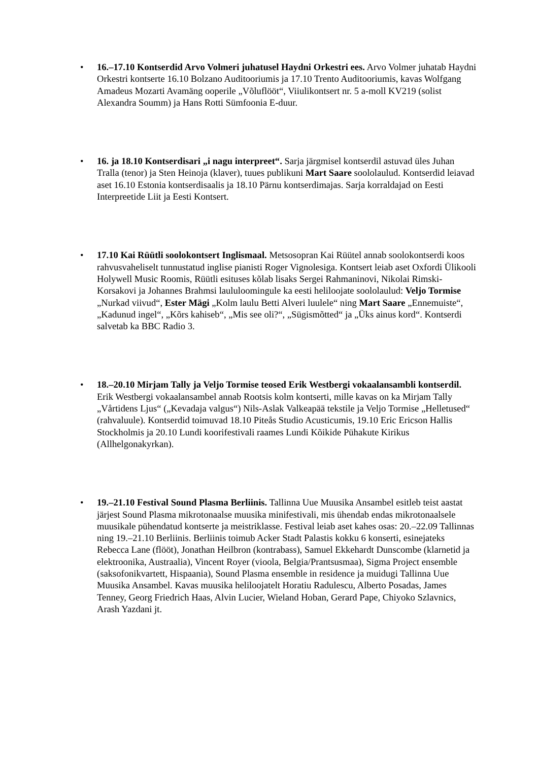• 16.–17.10 Kontserdid Arvo Volmeri juhatusel Haydni Orkestri ees. Arvo Volmer juhatab Haydni Orkestri kontserte 16.10 Bolzano Auditooriumis ja 17.10 Trento Auditooriumis, kavas Wolfgang Amadeus Mozarti Avamäng ooperile „Võluflööt“, Viiulikontsert nr. 5 a-moll KV219 (solist Alexandra Soumm) ja Hans Rotti Sümfoonia E-duur.
• 16. ja 18.10 Kontserdisari „i nagu interpreet“. Sarja järgmisel kontserdil astuvad üles Juhan Tralla (tenor) ja Sten Heinoja (klaver), tuues publikuni Mart Saare soololaulud. Kontserdid leiavad aset 16.10 Estonia kontserdisaalis ja 18.10 Pärnu kontserdimajas. Sarja korraldajad on Eesti Interpreetide Liit ja Eesti Kontsert.
• 17.10 Kai Rüütli soolokontsert Inglismaal. Metsosopran Kai Rüütel annab soolokontserdi koos rahvusvaheliselt tunnustatud inglise pianisti Roger Vignolesiga. Kontsert leiab aset Oxfordi Ülikooli Holywell Music Roomis, Rüütli esituses kõlab lisaks Sergei Rahmaninovi, Nikolai Rimski-Korsakovi ja Johannes Brahmsi laululoomingule ka eesti heliloojate soololaulud: Veljo Tormise „Nurkad viivud“, Ester Mägi „Kolm laulu Betti Alveri luulele“ ning Mart Saare „Ennemuiste“, „Kadunud ingel“, „Kõrs kahiseb“, „Mis see oli?“, „Sügismõtted“ ja „Üks ainus kord“. Kontserdi salvetab ka BBC Radio 3.
• 18.–20.10 Mirjam Tally ja Veljo Tormise teosed Erik Westbergi vokaalansambli kontserdil. Erik Westbergi vokaalansambel annab Rootsis kolm kontserti, mille kavas on ka Mirjam Tally „Vårtidens Ljus“ („Kevadaja valgus“) Nils-Aslak Valkeapää tekstile ja Veljo Tormise „Helletused“ (rahvaluule). Kontserdid toimuvad 18.10 Piteås Studio Acusticumis, 19.10 Eric Ericson Hallis Stockholmis ja 20.10 Lundi koorifestivali raames Lundi Kõikide Pühakute Kirikus (Allhelgonakyrkan).
• 19.–21.10 Festival Sound Plasma Berliinis. Tallinna Uue Muusika Ansambel esitleb teist aastat järjest Sound Plasma mikrotonaalse muusika minifestivali, mis ühendab endas mikrotonaalsele muusikale pühendatud kontserte ja meistriklasse. Festival leiab aset kahes osas: 20.–22.09 Tallinnas ning 19.–21.10 Berliinis. Berliinis toimub Acker Stadt Palastis kokku 6 konserti, esinejateks Rebecca Lane (flööt), Jonathan Heilbron (kontrabass), Samuel Ekkehardt Dunscombe (klarnetid ja elektroonika, Austraalia), Vincent Royer (vioola, Belgia/Prantsusmaa), Sigma Project ensemble (saksofonikvartett, Hispaania), Sound Plasma ensemble in residence ja muidugi Tallinna Uue Muusika Ansambel. Kavas muusika heliloojatelt Horatiu Radulescu, Alberto Posadas, James Tenney, Georg Friedrich Haas, Alvin Lucier, Wieland Hoban, Gerard Pape, Chiyoko Szlavnics, Arash Yazdani jt.